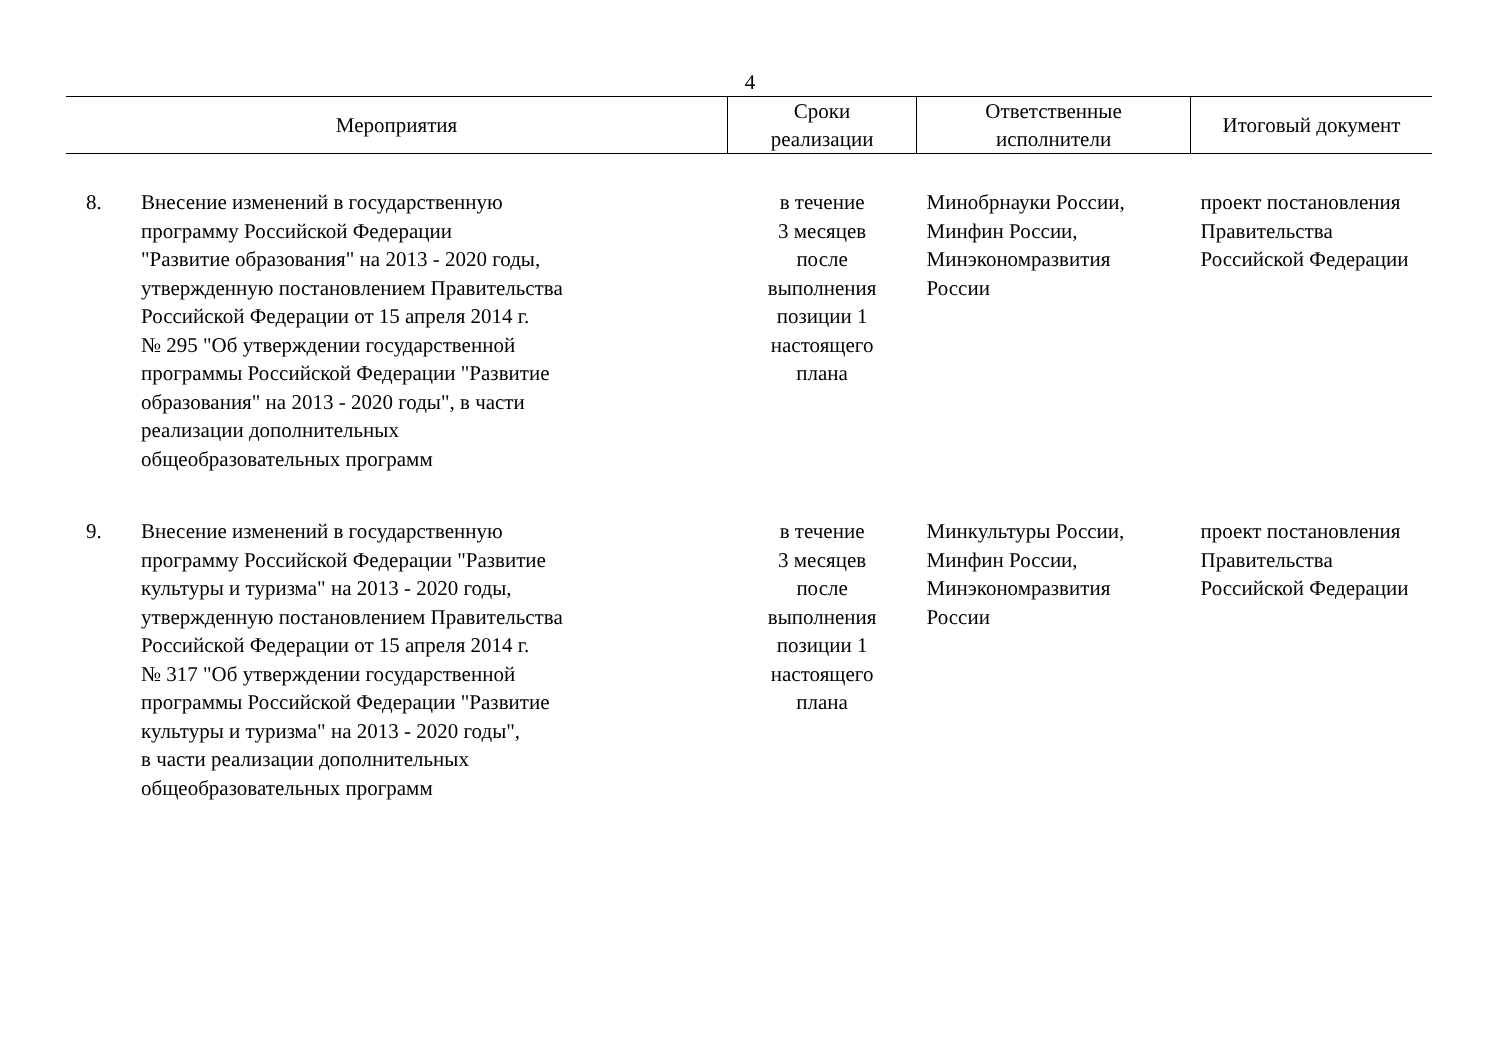4
| Мероприятия | | Сроки реализации | Ответственные исполнители | Итоговый документ |
| --- | --- | --- | --- | --- |
| 8. | Внесение изменений в государственную программу Российской Федерации "Развитие образования" на 2013 - 2020 годы, утвержденную постановлением Правительства Российской Федерации от 15 апреля 2014 г. № 295 "Об утверждении государственной программы Российской Федерации "Развитие образования" на 2013 - 2020 годы", в части реализации дополнительных общеобразовательных программ | в течение 3 месяцев после выполнения позиции 1 настоящего плана | Минобрнауки России, Минфин России, Минэкономразвития России | проект постановления Правительства Российской Федерации |
| 9. | Внесение изменений в государственную программу Российской Федерации "Развитие культуры и туризма" на 2013 - 2020 годы, утвержденную постановлением Правительства Российской Федерации от 15 апреля 2014 г. № 317 "Об утверждении государственной программы Российской Федерации "Развитие культуры и туризма" на 2013 - 2020 годы", в части реализации дополнительных общеобразовательных программ | в течение 3 месяцев после выполнения позиции 1 настоящего плана | Минкультуры России, Минфин России, Минэкономразвития России | проект постановления Правительства Российской Федерации |